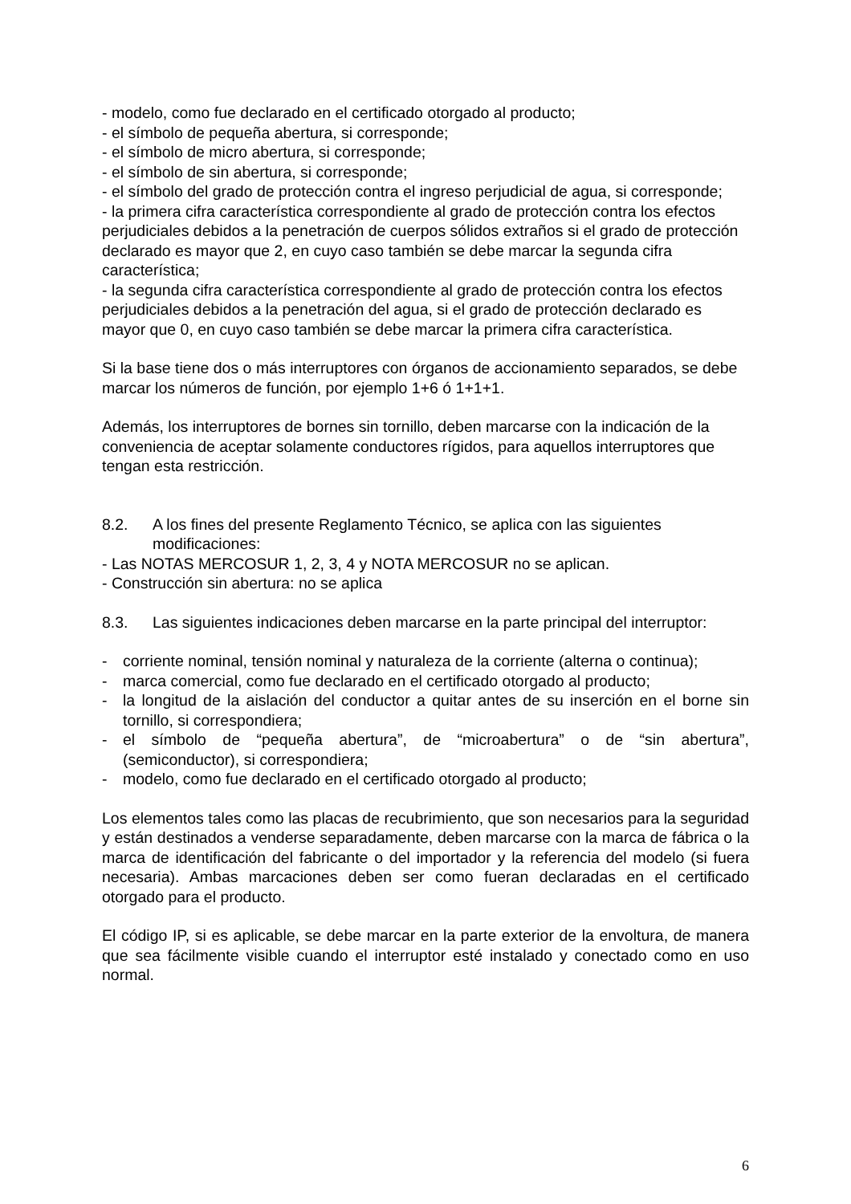- modelo, como fue declarado en el certificado otorgado al producto;
- el símbolo de pequeña abertura, si corresponde;
- el símbolo de micro abertura, si corresponde;
- el símbolo de sin abertura, si corresponde;
- el símbolo del grado de protección contra el ingreso perjudicial de agua, si corresponde;
- la primera cifra característica correspondiente al grado de protección contra los efectos perjudiciales debidos a la penetración de cuerpos sólidos extraños si el grado de protección declarado es mayor que 2, en cuyo caso también se debe marcar la segunda cifra característica;
- la segunda cifra característica correspondiente al grado de protección contra los efectos perjudiciales debidos a la penetración del agua, si el grado de protección declarado es mayor que 0, en cuyo caso también se debe marcar la primera cifra característica.
Si la base tiene dos o más interruptores con órganos de accionamiento separados, se debe marcar los números de función, por ejemplo 1+6 ó 1+1+1.
Además, los interruptores de bornes sin tornillo, deben marcarse con la indicación de la conveniencia de aceptar solamente conductores rígidos, para aquellos interruptores que tengan esta restricción.
8.2. A los fines del presente Reglamento Técnico, se aplica con las siguientes modificaciones:
- Las NOTAS MERCOSUR 1, 2, 3, 4 y NOTA MERCOSUR no se aplican.
- Construcción sin abertura: no se aplica
8.3. Las siguientes indicaciones deben marcarse en la parte principal del interruptor:
- corriente nominal, tensión nominal y naturaleza de la corriente (alterna o continua);
- marca comercial, como fue declarado en el certificado otorgado al producto;
- la longitud de la aislación del conductor a quitar antes de su inserción en el borne sin tornillo, si correspondiera;
- el símbolo de “pequeña abertura”, de “microabertura” o de “sin abertura”, (semiconductor), si correspondiera;
- modelo, como fue declarado en el certificado otorgado al producto;
Los elementos tales como las placas de recubrimiento, que son necesarios para la seguridad y están destinados a venderse separadamente, deben marcarse con la marca de fábrica o la marca de identificación del fabricante o del importador y la referencia del modelo (si fuera necesaria). Ambas marcaciones deben ser como fueran declaradas en el certificado otorgado para el producto.
El código IP, si es aplicable, se debe marcar en la parte exterior de la envoltura, de manera que sea fácilmente visible cuando el interruptor esté instalado y conectado como en uso normal.
6